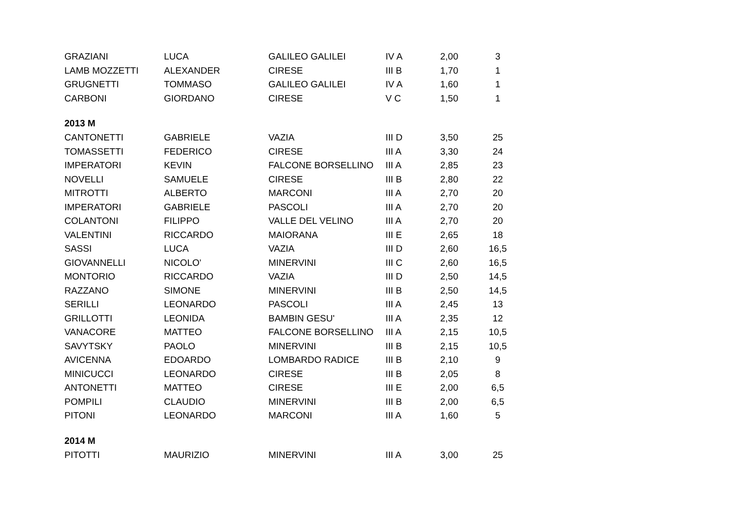| GRAZIANI | LUCA | GALILEO GALILEI | IV A | 2,00 | 3 |
| LAMB MOZZETTI | ALEXANDER | CIRESE | III B | 1,70 | 1 |
| GRUGNETTI | TOMMASO | GALILEO GALILEI | IV A | 1,60 | 1 |
| CARBONI | GIORDANO | CIRESE | V C | 1,50 | 1 |
| 2013 M | | | | | |
| CANTONETTI | GABRIELE | VAZIA | III D | 3,50 | 25 |
| TOMASSETTI | FEDERICO | CIRESE | III A | 3,30 | 24 |
| IMPERATORI | KEVIN | FALCONE BORSELLINO | III A | 2,85 | 23 |
| NOVELLI | SAMUELE | CIRESE | III B | 2,80 | 22 |
| MITROTTI | ALBERTO | MARCONI | III A | 2,70 | 20 |
| IMPERATORI | GABRIELE | PASCOLI | III A | 2,70 | 20 |
| COLANTONI | FILIPPO | VALLE DEL VELINO | III A | 2,70 | 20 |
| VALENTINI | RICCARDO | MAIORANA | III E | 2,65 | 18 |
| SASSI | LUCA | VAZIA | III D | 2,60 | 16,5 |
| GIOVANNELLI | NICOLO' | MINERVINI | III C | 2,60 | 16,5 |
| MONTORIO | RICCARDO | VAZIA | III D | 2,50 | 14,5 |
| RAZZANO | SIMONE | MINERVINI | III B | 2,50 | 14,5 |
| SERILLI | LEONARDO | PASCOLI | III A | 2,45 | 13 |
| GRILLOTTI | LEONIDA | BAMBIN GESU' | III A | 2,35 | 12 |
| VANACORE | MATTEO | FALCONE BORSELLINO | III A | 2,15 | 10,5 |
| SAVYTSKY | PAOLO | MINERVINI | III B | 2,15 | 10,5 |
| AVICENNA | EDOARDO | LOMBARDO RADICE | III B | 2,10 | 9 |
| MINICUCCI | LEONARDO | CIRESE | III B | 2,05 | 8 |
| ANTONETTI | MATTEO | CIRESE | III E | 2,00 | 6,5 |
| POMPILI | CLAUDIO | MINERVINI | III B | 2,00 | 6,5 |
| PITONI | LEONARDO | MARCONI | III A | 1,60 | 5 |
| 2014 M | | | | | |
| PITOTTI | MAURIZIO | MINERVINI | III A | 3,00 | 25 |